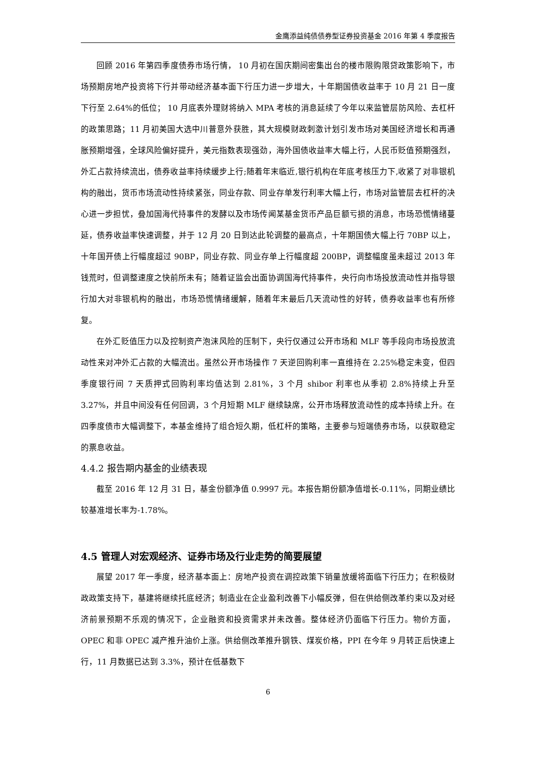金鹰添益纯债债券型证券投资基金 2016 年第 4 季度报告
回顾 2016 年第四季度债券市场行情， 10 月初在国庆期间密集出台的楼市限购限贷政策影响下，市场预期房地产投资将下行并带动经济基本面下行压力进一步增大，十年期国债收益率于 10 月 21 日一度下行至 2.64%的低位； 10 月底表外理财将纳入 MPA 考核的消息延续了今年以来监管层防风险、去杠杆的政策思路；11 月初美国大选中川普意外获胜，其大规模财政刺激计划引发市场对美国经济增长和再通胀预期增强，全球风险偏好提升，美元指数表现强劲，海外国债收益率大幅上行，人民币贬值预期强烈，外汇占款持续流出，债券收益率持续缓步上行;随着年末临近,银行机构在年底考核压力下,收紧了对非银机构的融出，货币市场流动性持续紧张，同业存款、同业存单发行利率大幅上行，市场对监管层去杠杆的决心进一步担忧，叠加国海代持事件的发酵以及市场传闻某基金货币产品巨额亏损的消息，市场恐慌情绪蔓延，债券收益率快速调整，并于 12 月 20 日到达此轮调整的最高点，十年期国债大幅上行 70BP 以上，十年国开债上行幅度超过 90BP，同业存款、同业存单上行幅度超 200BP，调整幅度虽未超过 2013 年钱荒时，但调整速度之快前所未有；随着证监会出面协调国海代持事件，央行向市场投放流动性并指导银行加大对非银机构的融出，市场恐慌情绪缓解，随着年末最后几天流动性的好转，债券收益率也有所修复。
在外汇贬值压力以及控制资产泡沫风险的压制下，央行仅通过公开市场和 MLF 等手段向市场投放流动性来对冲外汇占款的大幅流出。虽然公开市场操作 7 天逆回购利率一直维持在 2.25%稳定未变，但四季度银行间 7 天质押式回购利率均值达到 2.81%，3 个月 shibor 利率也从季初 2.8%持续上升至 3.27%，并且中间没有任何回调，3 个月短期 MLF 继续缺席，公开市场释放流动性的成本持续上升。在四季度债市大幅调整下，本基金维持了组合短久期，低杠杆的策略，主要参与短端债券市场，以获取稳定的票息收益。
4.4.2 报告期内基金的业绩表现
截至 2016 年 12 月 31 日，基金份额净值 0.9997 元。本报告期份额净值增长-0.11%，同期业绩比较基准增长率为-1.78%。
4.5 管理人对宏观经济、证券市场及行业走势的简要展望
展望 2017 年一季度，经济基本面上：房地产投资在调控政策下销量放缓将面临下行压力；在积极财政政策支持下，基建将继续托底经济；制造业在企业盈利改善下小幅反弹，但在供给侧改革约束以及对经济前景预期不乐观的情况下，企业融资和投资需求并未改善。整体经济仍面临下行压力。物价方面，OPEC 和非 OPEC 减产推升油价上涨。供给侧改革推升钢铁、煤炭价格，PPI 在今年 9 月转正后快速上行，11 月数据已达到 3.3%，预计在低基数下
6